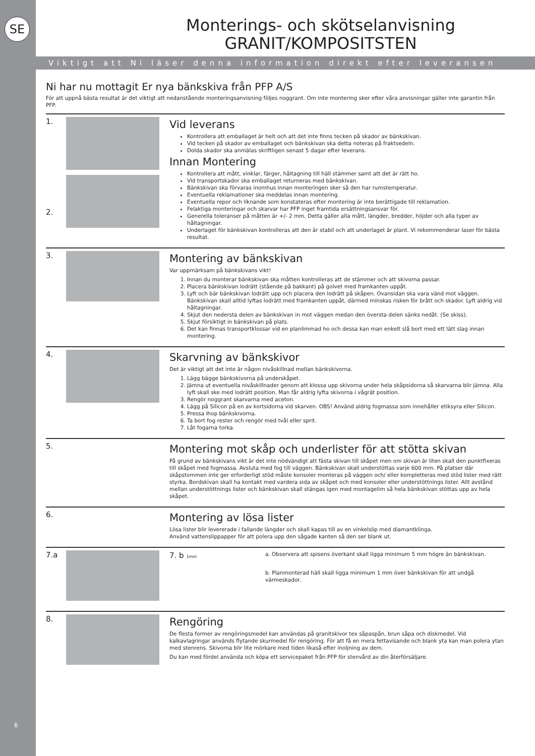SE
6
Monterings- och skötselanvisning
GRANIT/KOMPOSITSTEN
Viktigt att Ni läser denna information direkt efter leveransen
Ni har nu mottagit Er nya bänkskiva från PFP A/S
För att uppnå bästa resultat är det viktigt att nedanstående monteringsanvisning följes noggrant. Om inte montering sker efter våra anvisningar gäller inte garantin från PFP.
1.
2.
Vid leverans
Kontrollera att emballaget är helt och att det inte finns tecken på skador av bänkskivan.
Vid tecken på skador av emballaget och bänkskivan ska detta noteras på fraktsedeln.
Dolda skador ska anmälas skriftligen senast 5 dagar efter leverans.
Innan Montering
Kontrollera att mått, vinklar, färger, håltagning till häll stämmer samt att det är rätt ho.
Vid transportskador ska emballaget returneras med bänkskivan.
Bänkskivan ska förvaras inomhus innan monteringen sker så den har rumstemperatur.
Eventuella reklamationer ska meddelas innan montering.
Eventuella repor och liknande som konstateras efter montering är inte berättigade till reklamation.
Felaktiga monteringar och skarvar har PFP inget framtida ersättningsansvar för.
Generella toleranser på måtten är +/- 2 mm. Detta gäller alla mått, längder, bredder, höjder och alla typer av håltagningar.
Underlaget för bänkskivan kontrolleras att den är stabil och att underlaget är plant. Vi rekommenderar laser för bästa resultat.
3.
Montering av bänkskivan
Var uppmärksam på bänkskivans vikt!
1. Innan du monterar bänkskivan ska måtten kontrolleras att de stämmer och att skivorna passar.
2. Placera bänkskivan lodrätt (stående på bakkant) på golvet med framkanten uppåt.
3. Lyft och bär bänkskivan lodrätt upp och placera den lodrätt på skåpen. Ovansidan ska vara vänd mot väggen. Bänkskivan skall alltid lyftas lodrätt med framkanten uppåt, därmed minskas risken för brått och skador. Lyft aldrig vid håltagningar.
4. Skjut den nedersta delen av bänkskivan in mot väggen medan den översta delen sänks nedåt. (Se skiss).
5. Skjut försiktigt in bänkskivan på plats.
6. Det kan finnas transportklossar vid en planlimmad ho och dessa kan man enkelt slå bort med ett lätt slag innan montering.
4.
Skarvning av bänkskivor
Det är viktigt att det inte är någon nivåskillnad mellan bänkskivorna.
1. Lägg bägge bänkskivorna på underskåpet.
2. Jämna ut eventuella nivåskillnader genom att klossa upp skivorna under hela skåpsidorna så skarvarna blir jämna. Alla lyft skall ske med lodrätt position. Man får aldrig lyfta skivorna i vågrät position.
3. Rengör noggrant skarvarna med aceton.
4. Lägg på Silicon på en av kortsidorna vid skarven. OBS! Använd aldrig fogmassa som innehåller etiksyra eller Silicon.
5. Pressa ihop bänkskivorna.
6. Ta bort fog rester och rengör med tvål eller sprit.
7. Låt fogarna torka.
5.
Montering mot skåp och underlister för att stötta skivan
På grund av bänkskivans vikt är det inte nödvändigt att fästa skivan till skåpet men om skivan är liten skall den punktfixeras till skåpet med fogmassa. Avsluta med fog till väggen. Bänkskivan skall understöttas varje 600 mm. På platser där skåpstommen inte ger erforderligt stöd måste konsoler monteras på väggen och/ eller kompletteras med stöd lister med rätt styrka. Bordskivan skall ha kontakt med vardera sida av skåpet och med konsoler eller understöttnings lister. Allt avstånd mellan understöttnings lister och bänkskivan skall stängas igen med montagelim så hela bänkskivan stöttas upp av hela skåpet.
6.
Montering av lösa lister
Lösa lister blir levererade i fallande längder och skall kapas till av en vinkelslip med diamantklinga.
Använd vattenslippapper för att polera upp den sågade kanten så den ser blank ut.
7.a 7. b 1mm
a. Observera att spisens överkant skall ligga minimum 5 mm högre än bänkskivan.
b. Planmonterad häll skall ligga minimum 1 mm över bänkskivan för att undgå värmeskador.
8.
Rengöring
De flesta former av rengöringsmedel kan användas på granitskivor tex såpaspån, brun såpa och diskmedel. Vid kalkavlagringar används flytande skurmedel för rengöring. För att få en mera fettavisande och blank yta kan man polera ytan med stenrens. Skivorna blir lite mörkare med tiden likaså efter inoljning av dem.
Du kan med fördel använda och köpa ett servicepaket från PFP för stenvård av din återförsäljare.